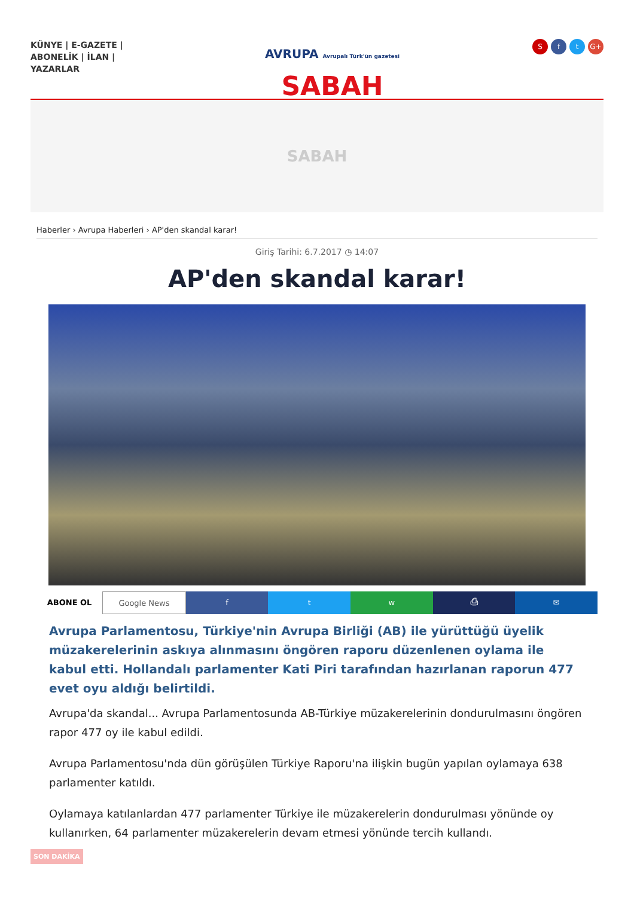KÜNYE | E-GAZETE | ABONELİK | İLAN | YAZARLAR
AVRUPA Avrupalı Türk'ün gazetesi
SABAH
Sf t G+
SABAH
Haberler › Avrupa Haberleri › AP'den skandal karar!
Giriş Tarihi: 6.7.2017 ◷ 14:07
AP'den skandal karar!
ABONE OL Google News f t w ⎙ ✉
Avrupa Parlamentosu, Türkiye'nin Avrupa Birliği (AB) ile yürüttüğü üyelik müzakerelerinin askıya alınmasını öngören raporu düzenlenen oylama ile kabul etti. Hollandalı parlamenter Kati Piri tarafından hazırlanan raporun 477 evet oyu aldığı belirtildi.
Avrupa'da skandal... Avrupa Parlamentosunda AB-Türkiye müzakerelerinin dondurulmasını öngören rapor 477 oy ile kabul edildi.
Avrupa Parlamentosu'nda dün görüşülen Türkiye Raporu'na ilişkin bugün yapılan oylamaya 638 parlamenter katıldı.
Oylamaya katılanlardan 477 parlamenter Türkiye ile müzakerelerin dondurulması yönünde oy kullanırken, 64 parlamenter müzakerelerin devam etmesi yönünde tercih kullandı.
SON DAKİKA